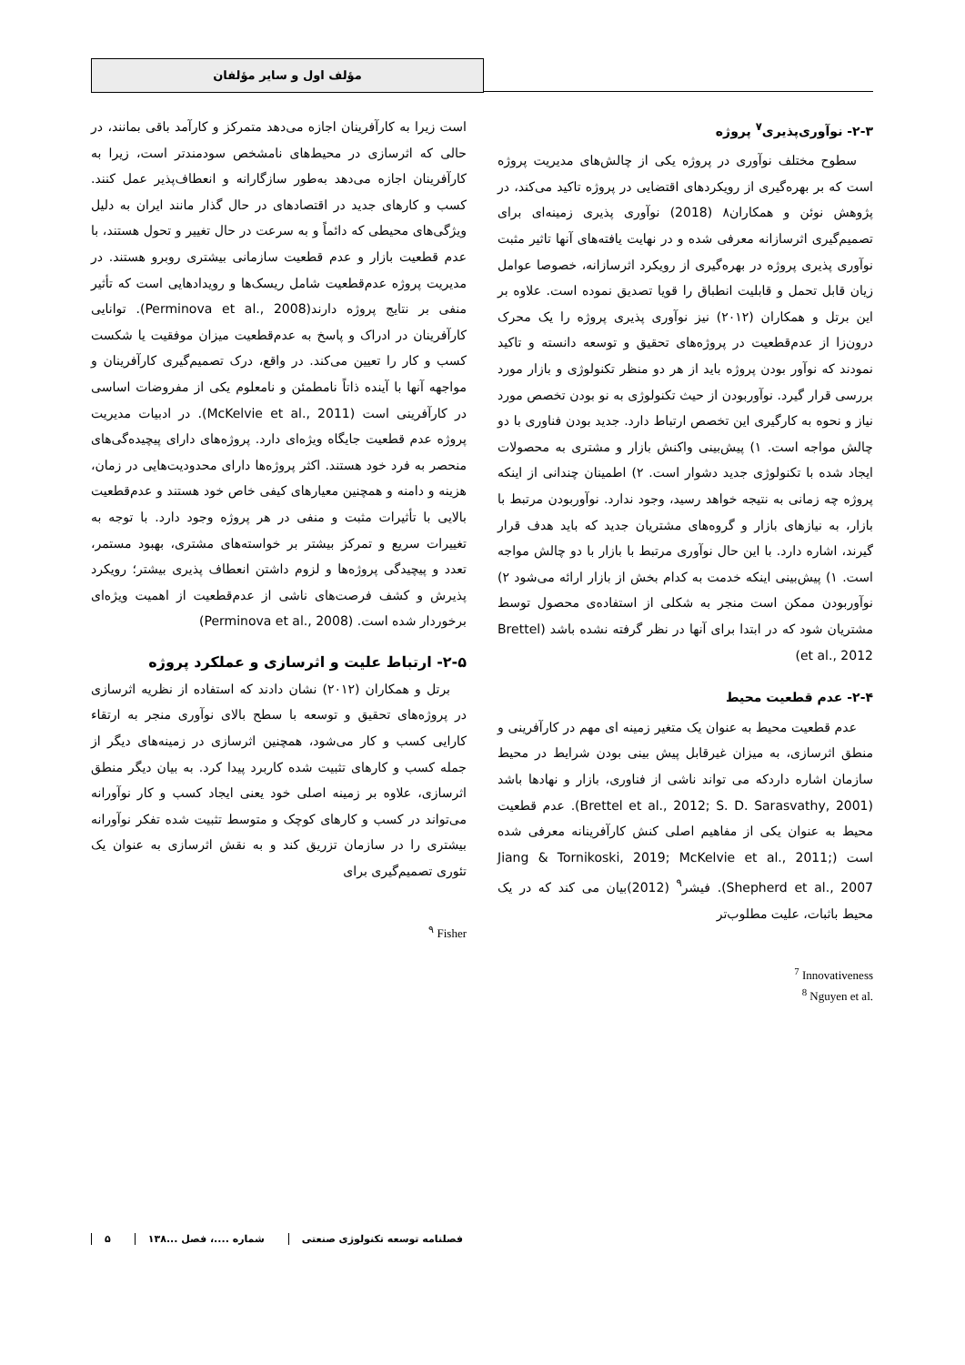مؤلف اول و سایر مؤلفان
۲-۳- نوآوری‌پذیری<sup>۷</sup> پروژه
سطوح مختلف نوآوری در پروژه یکی از چالش‌های مدیریت پروژه است که بر بهره‌گیری از رویکردهای اقتضایی در پروژه تاکید می‌کند، در پژوهش نوئن و همکاران۸ (2018) نوآوری پذیری زمینه‌ای برای تصمیم‌گیری اثرسازانه معرفی شده و در نهایت یافته‌های آنها تاثیر مثبت نوآوری پذیری پروژه در بهره‌گیری از رویکرد اثرسازانه، خصوصا عوامل زیان قابل تحمل و قابلیت انطباق را قویا تصدیق نموده است. علاوه بر این برتل و همکاران (۲۰۱۲) نیز نوآوری پذیری پروژه را یک محرک درون‌زا از عدم‌قطعیت در پروژه‌های تحقیق و توسعه دانسته و تاکید نمودند که نوآور بودن پروژه باید از هر دو منظر تکنولوژی و بازار مورد بررسی قرار گیرد. نوآوربودن از حیث تکنولوژی به نو بودن تخصص مورد نیاز و نحوه به کارگیری این تخصص ارتباط دارد. جدید بودن فناوری با دو چالش مواجه است. ۱) پیش‌بینی واکنش بازار و مشتری به محصولات ایجاد شده با تکنولوژی جدید دشوار است. ۲) اطمینان چندانی از اینکه پروژه چه زمانی به نتیجه خواهد رسید، وجود ندارد. نوآوربودن مرتبط با بازار، به نیازهای بازار و گروه‌های مشتریان جدید که باید هدف قرار گیرند، اشاره دارد. با این حال نوآوری مرتبط با بازار با دو چالش مواجه است. ۱) پیش‌بینی اینکه خدمت به کدام بخش از بازار ارائه می‌شود ۲) نوآوربودن ممکن است منجر به شکلی از استفاده‌ی محصول توسط مشتریان شود که در ابتدا برای آنها در نظر گرفته نشده باشد (Brettel et al., 2012)
۲-۴- عدم قطعیت محیط
عدم قطعیت محیط به عنوان یک متغیر زمینه ای مهم در کارآفرینی و منطق اثرسازی، به میزان غیرقابل پیش بینی بودن شرایط در محیط سازمان اشاره داردکه می تواند ناشی از فناوری، بازار و نهادها باشد (Brettel et al., 2012; S. D. Sarasvathy, 2001). عدم قطعیت محیط به عنوان یکی از مفاهیم اصلی کنش کارآفرینانه معرفی شده است (Jiang & Tornikoski, 2019; McKelvie et al., 2011; Shepherd et al., 2007). فیشر<sup>۹</sup> (2012)بیان می کند که در یک محیط باثبات، علیت مطلوب‌تر
<sup>7</sup> Innovativeness
<sup>8</sup> Nguyen et al.
است زیرا به کارآفرینان اجازه می‌دهد متمرکز و کارآمد باقی بمانند، در حالی که اثرسازی در محیط‌های نامشخص سودمندتر است، زیرا به کارآفرینان اجازه می‌دهد به‌طور سازگارانه و انعطاف‌پذیر عمل کنند. کسب و کارهای جدید در اقتصادهای در حال گذار مانند ایران به دلیل ویژگی‌های محیطی که دائماً و به سرعت در حال تغییر و تحول هستند، با عدم قطعیت بازار و عدم قطعیت سازمانی بیشتری روبرو هستند. در مدیریت پروژه عدم‌قطعیت شامل ریسک‌ها و رویدادهایی است که تأثیر منفی بر نتایج پروژه دارند(Perminova et al., 2008). توانایی کارآفرینان در ادراک و پاسخ به عدم‌قطعیت میزان موفقیت یا شکست کسب و کار را تعیین می‌کند. در واقع، درک تصمیم‌گیری کارآفرینان و مواجهه آنها با آینده ذاتاً نامطمئن و نامعلوم یکی از مفروضات اساسی در کارآفرینی است (McKelvie et al., 2011). در ادبیات مدیریت پروژه عدم قطعیت جایگاه ویژه‌ای دارد. پروژه‌های دارای پیچیده‌گی‌های منحصر به فرد خود هستند. اکثر پروژه‌ها دارای محدودیت‌هایی در زمان، هزینه و دامنه و همچنین معیارهای کیفی خاص خود هستند و عدم‌قطعیت بالایی با تأثیرات مثبت و منفی در هر پروژه وجود دارد. با توجه به تغییرات سریع و تمرکز بیشتر بر خواسته‌های مشتری، بهبود مستمر، تعدد و پیچیدگی پروژه‌ها و لزوم داشتن انعطاف پذیری بیشتر؛ رویکرد پذیرش و کشف فرصت‌های ناشی از عدم‌قطعیت از اهمیت ویژه‌ای برخوردار شده است. (Perminova et al., 2008)
۲-۵- ارتباط علیت و اثرسازی و عملکرد پروژه
برتل و همکاران (۲۰۱۲) نشان دادند که استفاده از نظریه اثرسازی در پروژه‌های تحقیق و توسعه با سطح بالای نوآوری منجر به ارتقاء کارایی کسب و کار می‌شود، همچنین اثرسازی در زمینه‌های دیگر از جمله کسب و کارهای تثبیت شده کاربرد پیدا کرد. به بیان دیگر منطق اثرسازی، علاوه بر زمینه اصلی خود یعنی ایجاد کسب و کار نوآورانه می‌تواند در کسب و کارهای کوچک و متوسط تثبیت شده تفکر نوآورانه بیشتری را در سازمان تزریق کند و به نقش اثرسازی به عنوان یک تئوری تصمیم‌گیری برای
<sup>۹</sup> Fisher
۵ شماره ....، فصل ...۱۳۸ فصلنامه توسعه تکنولوژی صنعتی